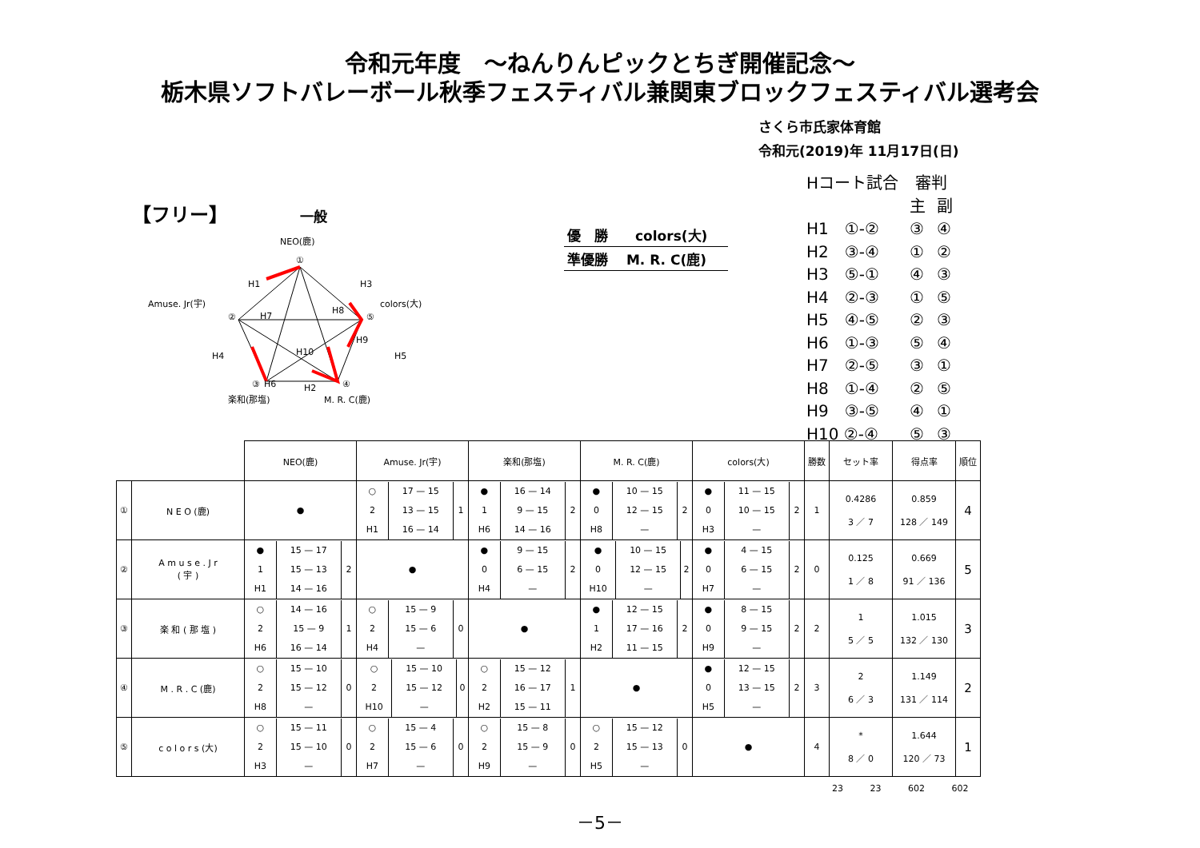令和元年度　～ねんりんピックとちぎ開催記念～
栃木県ソフトバレーボール秋季フェスティバル兼関東ブロックフェスティバル選考会
さくら市氏家体育館
令和元(2019)年 11月17日(日)
【フリー】 一般
NEO(鹿)
①
Amuse. Jr(宇)
②
colors(大)
⑤
③
④
楽和(那塩)
M. R. C(鹿)
H1
H3
H7
H8
H4
H5
H10
H6
H9
H2
優　勝　　colors(大)
準優勝　 M. R. C(鹿)
| Hコート試合 | 審判 | |
| | 主 | 副 |
| H1 ①-② | ③ | ④ |
| H2 ③-④ | ① | ② |
| H3 ⑤-① | ④ | ③ |
| H4 ②-③ | ① | ⑤ |
| H5 ④-⑤ | ② | ③ |
| H6 ①-③ | ⑤ | ④ |
| H7 ②-⑤ | ③ | ① |
| H8 ①-④ | ② | ⑤ |
| H9 ③-⑤ | ④ | ① |
| H10 ②-④ | ⑤ | ③ |
| | | NEO(鹿) | Amuse. Jr(宇) | 楽和(那塩) | M. R. C(鹿) | colors(大) | 勝数 | セット率 | 得点率 | 順位 |
| ① | N E O (鹿) | ● | / ○ / 17 — 15 / / / 2 / 13 — 15 / 1 / / H1 / 16 — 14 / / | / ● / 16 — 14 / / / 1 / 9 — 15 / 2 / / H6 / 14 — 16 / / | / ● / 10 — 15 / / / 0 / 12 — 15 / 2 / / H8 / — / / | / ● / 11 — 15 / / / 0 / 10 — 15 / 2 / / H3 / — / / | 1 | 0.4286 3 ／ 7 | 0.859 128 ／ 149 | 4 |
| ② | A m u s e . J r ( 宇 ) | / ● / 15 — 17 / / / 1 / 15 — 13 / 2 / / H1 / 14 — 16 / / | ● | / ● / 9 — 15 / / / 0 / 6 — 15 / 2 / / H4 / — / / | / ● / 10 — 15 / / / 0 / 12 — 15 / 2 / / H10 / — / / | / ● / 4 — 15 / / / 0 / 6 — 15 / 2 / / H7 / — / / | 0 | 0.125 1 ／ 8 | 0.669 91 ／ 136 | 5 |
| ③ | 楽 和 ( 那 塩 ) | / ○ / 14 — 16 / / / 2 / 15 — 9 / 1 / / H6 / 16 — 14 / / | / ○ / 15 — 9 / / / 2 / 15 — 6 / 0 / / H4 / — / / | ● | / ● / 12 — 15 / / / 1 / 17 — 16 / 2 / / H2 / 11 — 15 / / | / ● / 8 — 15 / / / 0 / 9 — 15 / 2 / / H9 / — / / | 2 | 1 5 ／ 5 | 1.015 132 ／ 130 | 3 |
| ④ | M . R . C (鹿) | / ○ / 15 — 10 / / / 2 / 15 — 12 / 0 / / H8 / — / / | / ○ / 15 — 10 / / / 2 / 15 — 12 / 0 / / H10 / — / / | / ○ / 15 — 12 / / / 2 / 16 — 17 / 1 / / H2 / 15 — 11 / / | ● | / ● / 12 — 15 / / / 0 / 13 — 15 / 2 / / H5 / — / / | 3 | 2 6 ／ 3 | 1.149 131 ／ 114 | 2 |
| ⑤ | c o l o r s (大) | / ○ / 15 — 11 / / / 2 / 15 — 10 / 0 / / H3 / — / / | / ○ / 15 — 4 / / / 2 / 15 — 6 / 0 / / H7 / — / / | / ○ / 15 — 8 / / / 2 / 15 — 9 / 0 / / H9 / — / / | / ○ / 15 — 12 / / / 2 / 15 — 13 / 0 / / H5 / — / / | ● | 4 | * 8 ／ 0 | 1.644 120 ／ 73 | 1 |
23 23 602 602
－5－